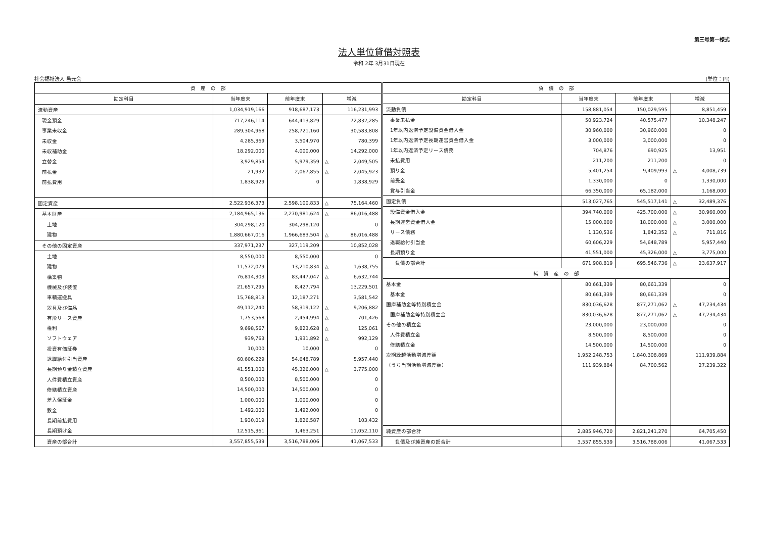第三号第一様式
法人単位貸借対照表
令和 2年 3月31日現在
社会福祉法人 邑元会 (単位：円)
| 資 産 の 部 | | | | |
| --- | --- | --- | --- | --- |
| 勘定科目 | 当年度末 | 前年度末 | 増減 | |
| 流動資産 | 1,034,919,166 | 918,687,173 | | 116,231,993 |
| 現金預金 | 717,246,114 | 644,413,829 | | 72,832,285 |
| 事業未収金 | 289,304,968 | 258,721,160 | | 30,583,808 |
| 未収金 | 4,285,369 | 3,504,970 | | 780,399 |
| 未収補助金 | 18,292,000 | 4,000,000 | | 14,292,000 |
| 立替金 | 3,929,854 | 5,979,359 | △ | 2,049,505 |
| 前払金 | 21,932 | 2,067,855 | △ | 2,045,923 |
| 前払費用 | 1,838,929 | 0 | | 1,838,929 |
| 固定資産 | 2,522,936,373 | 2,598,100,833 | △ | 75,164,460 |
| 基本財産 | 2,184,965,136 | 2,270,981,624 | △ | 86,016,488 |
| 土地 | 304,298,120 | 304,298,120 | | 0 |
| 建物 | 1,880,667,016 | 1,966,683,504 | △ | 86,016,488 |
| その他の固定資産 | 337,971,237 | 327,119,209 | | 10,852,028 |
| 土地 | 8,550,000 | 8,550,000 | | 0 |
| 建物 | 11,572,079 | 13,210,834 | △ | 1,638,755 |
| 構築物 | 76,814,303 | 83,447,047 | △ | 6,632,744 |
| 機械及び装置 | 21,657,295 | 8,427,794 | | 13,229,501 |
| 車輌運搬具 | 15,768,813 | 12,187,271 | | 3,581,542 |
| 器具及び備品 | 49,112,240 | 58,319,122 | △ | 9,206,882 |
| 有形リース資産 | 1,753,568 | 2,454,994 | △ | 701,426 |
| 権利 | 9,698,567 | 9,823,628 | △ | 125,061 |
| ソフトウェア | 939,763 | 1,931,892 | △ | 992,129 |
| 投資有価証券 | 10,000 | 10,000 | | 0 |
| 退職給付引当資産 | 60,606,229 | 54,648,789 | | 5,957,440 |
| 長期預り金積立資産 | 41,551,000 | 45,326,000 | △ | 3,775,000 |
| 人件費積立資産 | 8,500,000 | 8,500,000 | | 0 |
| 修繕積立資産 | 14,500,000 | 14,500,000 | | 0 |
| 差入保証金 | 1,000,000 | 1,000,000 | | 0 |
| 敷金 | 1,492,000 | 1,492,000 | | 0 |
| 長期前払費用 | 1,930,019 | 1,826,587 | | 103,432 |
| 長期預け金 | 12,515,361 | 1,463,251 | | 11,052,110 |
| 資産の部合計 | 3,557,855,539 | 3,516,788,006 | | 41,067,533 |
| 負 債 の 部 | | | | |
| --- | --- | --- | --- | --- |
| 勘定科目 | 当年度末 | 前年度末 | 増減 | |
| 流動負債 | 158,881,054 | 150,029,595 | | 8,851,459 |
| 事業未払金 | 50,923,724 | 40,575,477 | | 10,348,247 |
| 1年以内返済予定設備資金借入金 | 30,960,000 | 30,960,000 | | 0 |
| 1年以内返済予定長期運営資金借入金 | 3,000,000 | 3,000,000 | | 0 |
| 1年以内返済予定リース債務 | 704,876 | 690,925 | | 13,951 |
| 未払費用 | 211,200 | 211,200 | | 0 |
| 預り金 | 5,401,254 | 9,409,993 | △ | 4,008,739 |
| 前受金 | 1,330,000 | 0 | | 1,330,000 |
| 賞与引当金 | 66,350,000 | 65,182,000 | | 1,168,000 |
| 固定負債 | 513,027,765 | 545,517,141 | △ | 32,489,376 |
| 設備資金借入金 | 394,740,000 | 425,700,000 | △ | 30,960,000 |
| 長期運営資金借入金 | 15,000,000 | 18,000,000 | △ | 3,000,000 |
| リース債務 | 1,130,536 | 1,842,352 | △ | 711,816 |
| 退職給付引当金 | 60,606,229 | 54,648,789 | | 5,957,440 |
| 長期預り金 | 41,551,000 | 45,326,000 | △ | 3,775,000 |
| 負債の部合計 | 671,908,819 | 695,546,736 | △ | 23,637,917 |
| 純 資 産 の 部 | | | | |
| 基本金 | 80,661,339 | 80,661,339 | | 0 |
| 基本金 | 80,661,339 | 80,661,339 | | 0 |
| 国庫補助金等特別積立金 | 830,036,628 | 877,271,062 | △ | 47,234,434 |
| 国庫補助金等特別積立金 | 830,036,628 | 877,271,062 | △ | 47,234,434 |
| その他の積立金 | 23,000,000 | 23,000,000 | | 0 |
| 人件費積立金 | 8,500,000 | 8,500,000 | | 0 |
| 修繕積立金 | 14,500,000 | 14,500,000 | | 0 |
| 次期繰越活動増減差額 | 1,952,248,753 | 1,840,308,869 | | 111,939,884 |
| （うち当期活動増減差額） | 111,939,884 | 84,700,562 | | 27,239,322 |
| 純資産の部合計 | 2,885,946,720 | 2,821,241,270 | | 64,705,450 |
| 負債及び純資産の部合計 | 3,557,855,539 | 3,516,788,006 | | 41,067,533 |